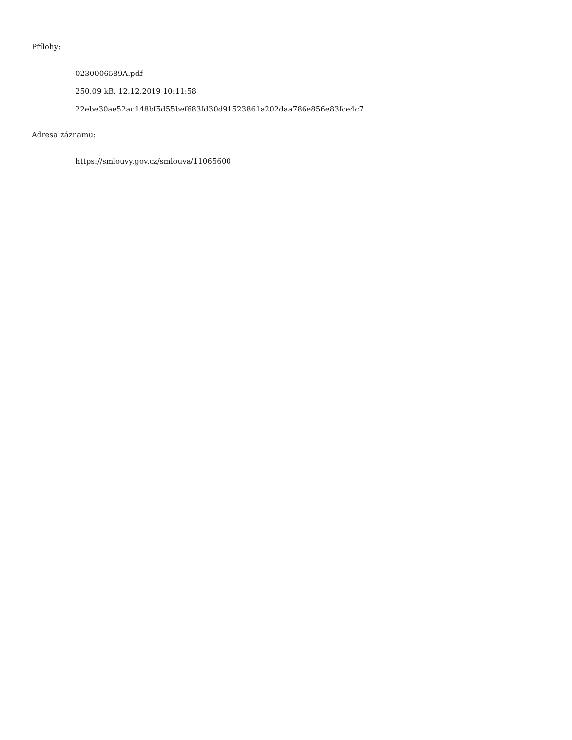Přílohy:
0230006589A.pdf
250.09 kB, 12.12.2019 10:11:58
22ebe30ae52ac148bf5d55bef683fd30d91523861a202daa786e856e83fce4c7
Adresa záznamu:
https://smlouvy.gov.cz/smlouva/11065600